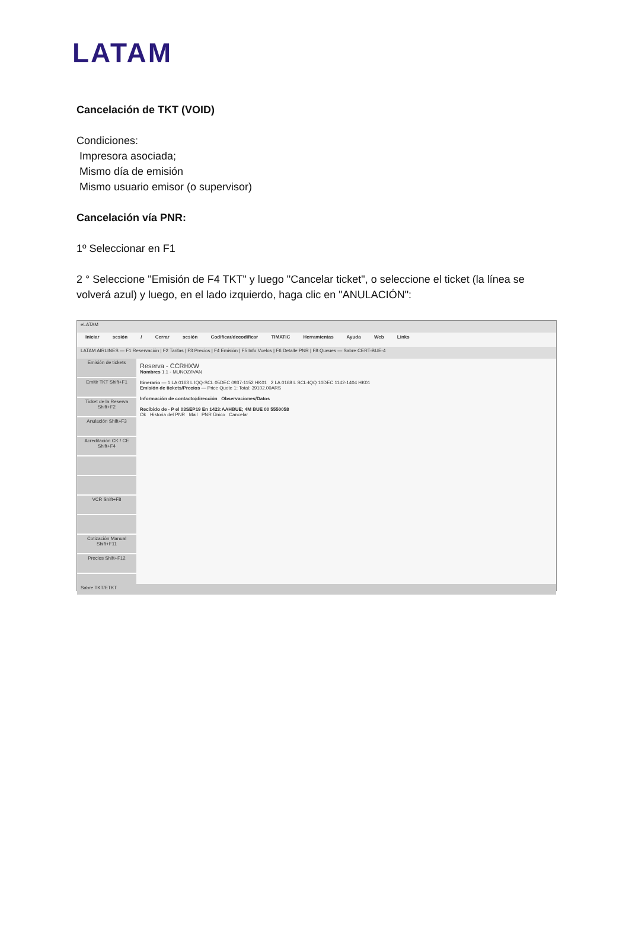LATAM
Cancelación de TKT (VOID)
Condiciones:
Impresora asociada;
Mismo día de emisión
Mismo usuario emisor (o supervisor)
Cancelación vía PNR:
1º Seleccionar en F1
2 ° Seleccione "Emisión de F4 TKT" y luego "Cancelar ticket", o seleccione el ticket (la línea se volverá azul) y luego, en el lado izquierdo, haga clic en "ANULACIÓN":
eLATAM
Iniciar sesión / Cerrar sesión Codificar/decodificar TIMATIC Herramientas Ayuda Web Links
LATAM AIRLINES — F1 Reservación | F2 Tarifas | F3 Precios | F4 Emisión | F5 Info Vuelos | F6 Detalle PNR | F8 Queues — Sabre CERT-BUE-4
Emisión de tickets
Emitir TKT Shift+F1
Ticket de la Reserva Shift+F2
Anulación Shift+F3
Acreditación CK / CE Shift+F4
VCR Shift+F8
Cotización Manual Shift+F11
Precios Shift+F12
Reserva - CCRHXW
Nombres 1.1 - MUNOZ/IVAN
Itinerario — 1 LA 0163 L IQQ-SCL 05DEC 0937-1152 HK01 2 LA 0168 L SCL-IQQ 10DEC 1142-1404 HK01
Emisión de tickets/Precios — Price Quote 1: Total: 39102.00ARS
Información de contacto/dirección Observaciones/Datos
Recibido de - P el 03SEP19 En 1423:AAHBUE; 4M BUE 00 5550058
Ok Historia del PNR Mail PNR Único Cancelar
Sabre TKT/ETKT